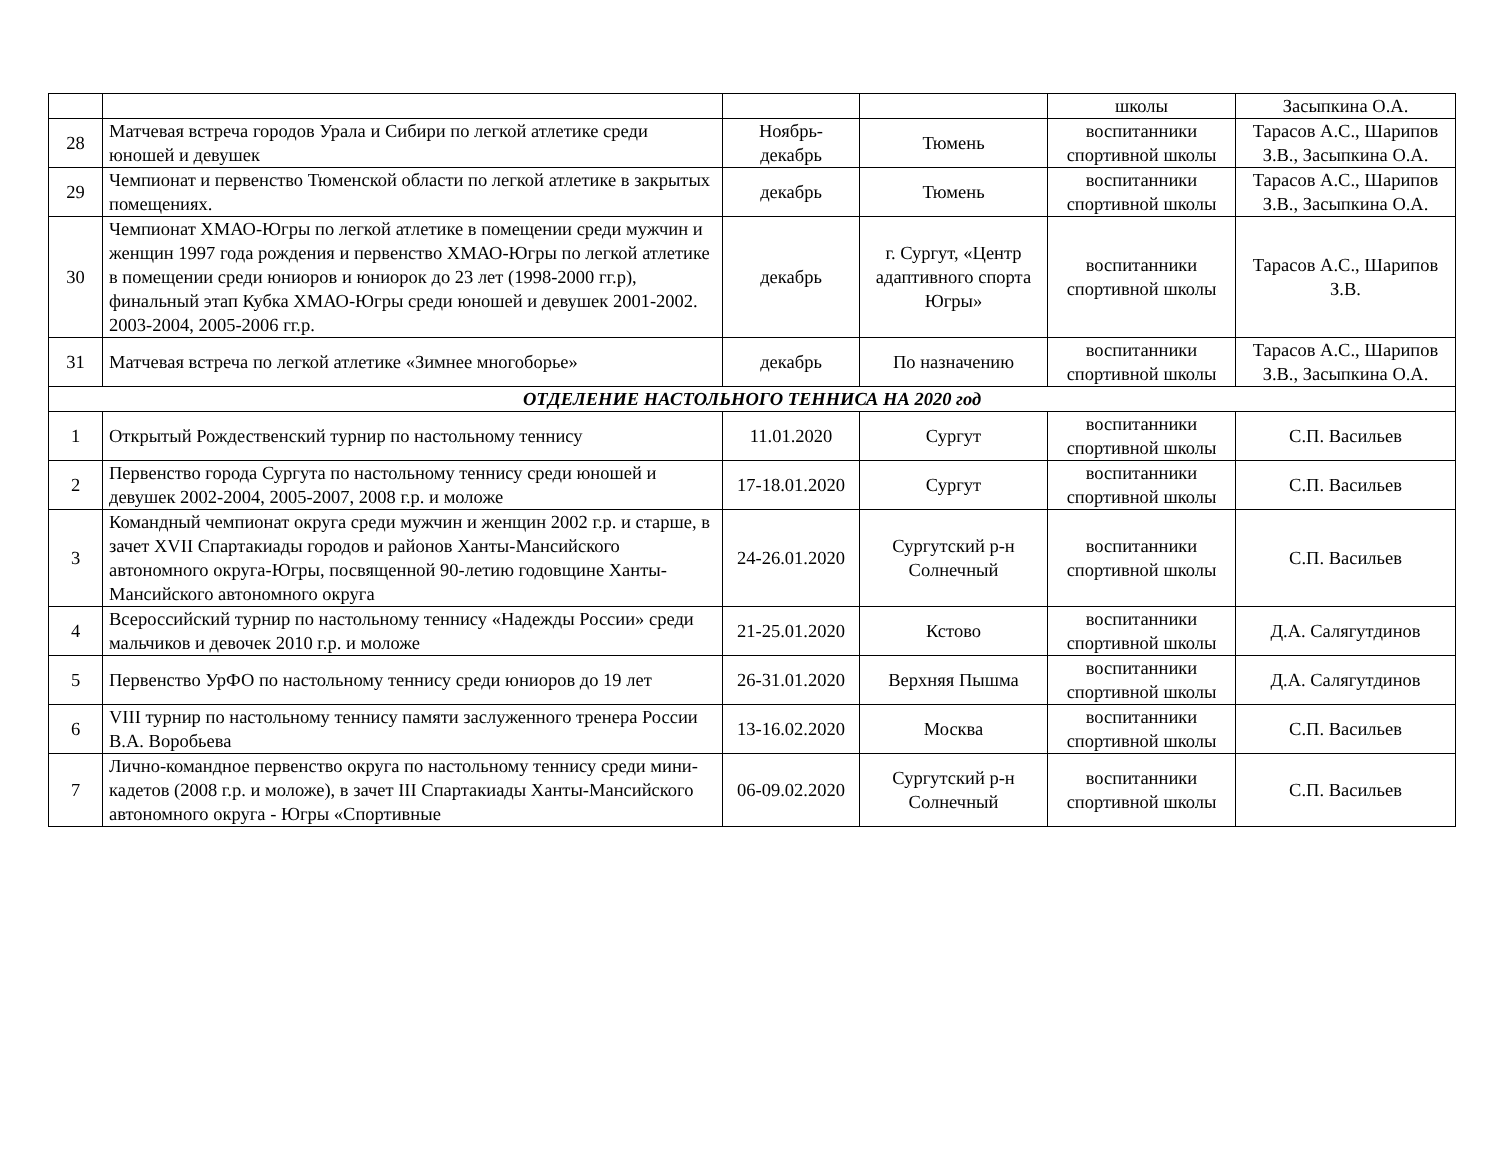| | | | | школы | Засыпкина О.А. |
| 28 | Матчевая встреча городов Урала и Сибири по легкой атлетике среди юношей и девушек | Ноябрь-декабрь | Тюмень | воспитанники спортивной школы | Тарасов А.С., Шарипов З.В., Засыпкина О.А. |
| 29 | Чемпионат и первенство Тюменской области по легкой атлетике в закрытых помещениях. | декабрь | Тюмень | воспитанники спортивной школы | Тарасов А.С., Шарипов З.В., Засыпкина О.А. |
| 30 | Чемпионат ХМАО-Югры по легкой атлетике в помещении среди мужчин и женщин 1997 года рождения и первенство ХМАО-Югры по легкой атлетике в помещении среди юниоров и юниорок до 23 лет (1998-2000 гг.р), финальный этап Кубка ХМАО-Югры среди юношей и девушек 2001-2002. 2003-2004, 2005-2006 гг.р. | декабрь | г. Сургут, «Центр адаптивного спорта Югры» | воспитанники спортивной школы | Тарасов А.С., Шарипов З.В. |
| 31 | Матчевая встреча по легкой атлетике «Зимнее многоборье» | декабрь | По назначению | воспитанники спортивной школы | Тарасов А.С., Шарипов З.В., Засыпкина О.А. |
| ОТДЕЛЕНИЕ НАСТОЛЬНОГО ТЕННИСА НА 2020 год | | | | | |
| 1 | Открытый Рождественский турнир по настольному теннису | 11.01.2020 | Сургут | воспитанники спортивной школы | С.П. Васильев |
| 2 | Первенство города Сургута по настольному теннису среди юношей и девушек 2002-2004, 2005-2007, 2008 г.р. и моложе | 17-18.01.2020 | Сургут | воспитанники спортивной школы | С.П. Васильев |
| 3 | Командный чемпионат округа среди мужчин и женщин 2002 г.р. и старше, в зачет XVII Спартакиады городов и районов Ханты-Мансийского автономного округа-Югры, посвященной 90-летию годовщине Ханты-Мансийского автономного округа | 24-26.01.2020 | Сургутский р-н Солнечный | воспитанники спортивной школы | С.П. Васильев |
| 4 | Всероссийский турнир по настольному теннису «Надежды России» среди мальчиков и девочек 2010 г.р. и моложе | 21-25.01.2020 | Кстово | воспитанники спортивной школы | Д.А. Салягутдинов |
| 5 | Первенство УрФО по настольному теннису среди юниоров до 19 лет | 26-31.01.2020 | Верхняя Пышма | воспитанники спортивной школы | Д.А. Салягутдинов |
| 6 | VIII турнир по настольному теннису памяти заслуженного тренера России В.А. Воробьева | 13-16.02.2020 | Москва | воспитанники спортивной школы | С.П. Васильев |
| 7 | Лично-командное первенство округа по настольному теннису среди мини-кадетов (2008 г.р. и моложе), в зачет III Спартакиады Ханты-Мансийского автономного округа - Югры «Спортивные | 06-09.02.2020 | Сургутский р-н Солнечный | воспитанники спортивной школы | С.П. Васильев |